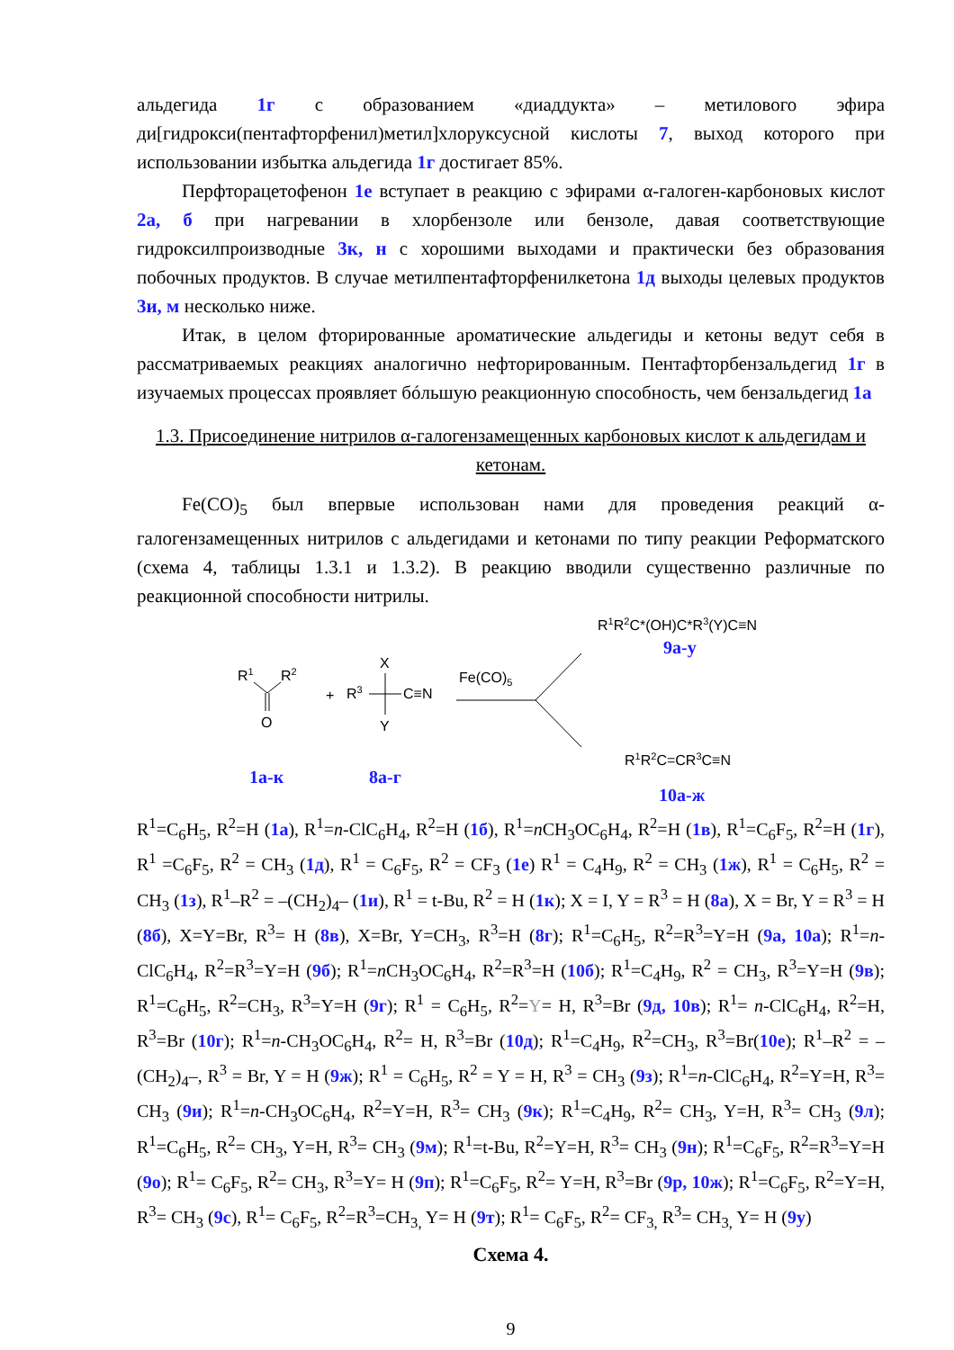альдегида 1г с образованием «диаддукта» – метилового эфира ди[гидрокси(пентафторфенил)метил]хлоруксусной кислоты 7, выход которого при использовании избытка альдегида 1г достигает 85%.
Перфторацетофенон 1е вступает в реакцию с эфирами α-галоген-карбоновых кислот 2а, б при нагревании в хлорбензоле или бензоле, давая соответствующие гидроксилпроизводные 3к, н с хорошими выходами и практически без образования побочных продуктов. В случае метилпентафторфенилкетона 1д выходы целевых продуктов 3и, м несколько ниже.
Итак, в целом фторированные ароматические альдегиды и кетоны ведут себя в рассматриваемых реакциях аналогично нефторированным. Пентафторбензальдегид 1г в изучаемых процессах проявляет бóльшую реакционную способность, чем бензальдегид 1а
1.3. Присоединение нитрилов α-галогензамещенных карбоновых кислот к альдегидам и кетонам.
Fe(CO)<sub>5</sub> был впервые использован нами для проведения реакций α-галогензамещенных нитрилов с альдегидами и кетонами по типу реакции Реформатского (схема 4, таблицы 1.3.1 и 1.3.2). В реакцию вводили существенно различные по реакционной способности нитрилы.
R1
R2
O
+
R3
X
Y
C≡N
Fe(CO)5
R1R2C*(OH)C*R3(Y)C≡N
R1R2C=CR3C≡N
9а-у
1а-к 8а-г
10а-ж
R<sup>1</sup>=C<sub>6</sub>H<sub>5</sub>, R<sup>2</sup>=H (1а), R<sup>1</sup>=n-ClC<sub>6</sub>H<sub>4</sub>, R<sup>2</sup>=H (1б), R<sup>1</sup>=n CH<sub>3</sub>OC<sub>6</sub>H<sub>4</sub>, R<sup>2</sup>=H (1в), R<sup>1</sup>=C<sub>6</sub>F<sub>5</sub>, R<sup>2</sup>=H (1г), R<sup>1</sup> =C<sub>6</sub>F<sub>5</sub>, R<sup>2</sup> = CH<sub>3</sub> (1д), R<sup>1</sup> = C<sub>6</sub>F<sub>5</sub>, R<sup>2</sup> = CF<sub>3</sub> (1е) R<sup>1</sup> = C<sub>4</sub>H<sub>9</sub>, R<sup>2</sup> = CH<sub>3</sub> (1ж), R<sup>1</sup> = C<sub>6</sub>H<sub>5</sub>, R<sup>2</sup> = CH<sub>3</sub> (1з), R<sup>1</sup>–R<sup>2</sup> = –(CH<sub>2</sub>)<sub>4</sub>– (1и), R<sup>1</sup> = t-Bu, R<sup>2</sup> = H (1к); X = I, Y = R<sup>3</sup> = H (8а), X = Br, Y = R<sup>3</sup> = H (8б), X=Y=Br, R<sup>3</sup>= H (8в), X=Br, Y=CH<sub>3</sub>, R<sup>3</sup>=H (8г); R<sup>1</sup>=C<sub>6</sub>H<sub>5</sub>, R<sup>2</sup>=R<sup>3</sup>=Y=H (9а, 10а); R<sup>1</sup>=n-ClC<sub>6</sub>H<sub>4</sub>, R<sup>2</sup>=R<sup>3</sup>=Y=H (9б); R<sup>1</sup>=n CH<sub>3</sub>OC<sub>6</sub>H<sub>4</sub>, R<sup>2</sup>=R<sup>3</sup>=H (10б); R<sup>1</sup>=C<sub>4</sub>H<sub>9</sub>, R<sup>2</sup> = CH<sub>3</sub>, R<sup>3</sup>=Y=H (9в); R<sup>1</sup>=C<sub>6</sub>H<sub>5</sub>, R<sup>2</sup>=CH<sub>3</sub>, R<sup>3</sup>=Y=H (9г); R<sup>1</sup> = C<sub>6</sub>H<sub>5</sub>, R<sup>2</sup>=Y= H, R<sup>3</sup>=Br (9д, 10в); R<sup>1</sup>= n-ClC<sub>6</sub>H<sub>4</sub>, R<sup>2</sup>=H, R<sup>3</sup>=Br (10г); R<sup>1</sup>=n-CH<sub>3</sub>OC<sub>6</sub>H<sub>4</sub>, R<sup>2</sup>= H, R<sup>3</sup>=Br (10д); R<sup>1</sup>=C<sub>4</sub>H<sub>9</sub>, R<sup>2</sup>=CH<sub>3</sub>, R<sup>3</sup>=Br(10е); R<sup>1</sup>–R<sup>2</sup> = –(CH<sub>2</sub>)<sub>4</sub>–, R<sup>3</sup> = Br, Y = H (9ж); R<sup>1</sup> = C<sub>6</sub>H<sub>5</sub>, R<sup>2</sup> = Y = H, R<sup>3</sup> = CH<sub>3</sub> (9з); R<sup>1</sup>=n-ClC<sub>6</sub>H<sub>4</sub>, R<sup>2</sup>=Y=H, R<sup>3</sup>= CH<sub>3</sub> (9и); R<sup>1</sup>=n-CH<sub>3</sub>OC<sub>6</sub>H<sub>4</sub>, R<sup>2</sup>=Y=H, R<sup>3</sup>= CH<sub>3</sub> (9к); R<sup>1</sup>=C<sub>4</sub>H<sub>9</sub>, R<sup>2</sup>= CH<sub>3</sub>, Y=H, R<sup>3</sup>= CH<sub>3</sub> (9л); R<sup>1</sup>=C<sub>6</sub>H<sub>5</sub>, R<sup>2</sup>= CH<sub>3</sub>, Y=H, R<sup>3</sup>= CH<sub>3</sub> (9м); R<sup>1</sup>=t-Bu, R<sup>2</sup>=Y=H, R<sup>3</sup>= CH<sub>3</sub> (9н); R<sup>1</sup>=C<sub>6</sub>F<sub>5</sub>, R<sup>2</sup>=R<sup>3</sup>=Y=H (9о); R<sup>1</sup>= C<sub>6</sub>F<sub>5</sub>, R<sup>2</sup>= CH<sub>3</sub>, R<sup>3</sup>=Y= H (9п); R<sup>1</sup>=C<sub>6</sub>F<sub>5</sub>, R<sup>2</sup>= Y=H, R<sup>3</sup>=Br (9р, 10ж); R<sup>1</sup>=C<sub>6</sub>F<sub>5</sub>, R<sup>2</sup>=Y=H, R<sup>3</sup>= CH<sub>3</sub> (9с), R<sup>1</sup>= C<sub>6</sub>F<sub>5</sub>, R<sup>2</sup>=R<sup>3</sup>=CH<sub>3,</sub> Y= H (9т); R<sup>1</sup>= C<sub>6</sub>F<sub>5</sub>, R<sup>2</sup>= CF<sub>3,</sub> R<sup>3</sup>= CH<sub>3,</sub> Y= H (9у)
Схема 4.
9